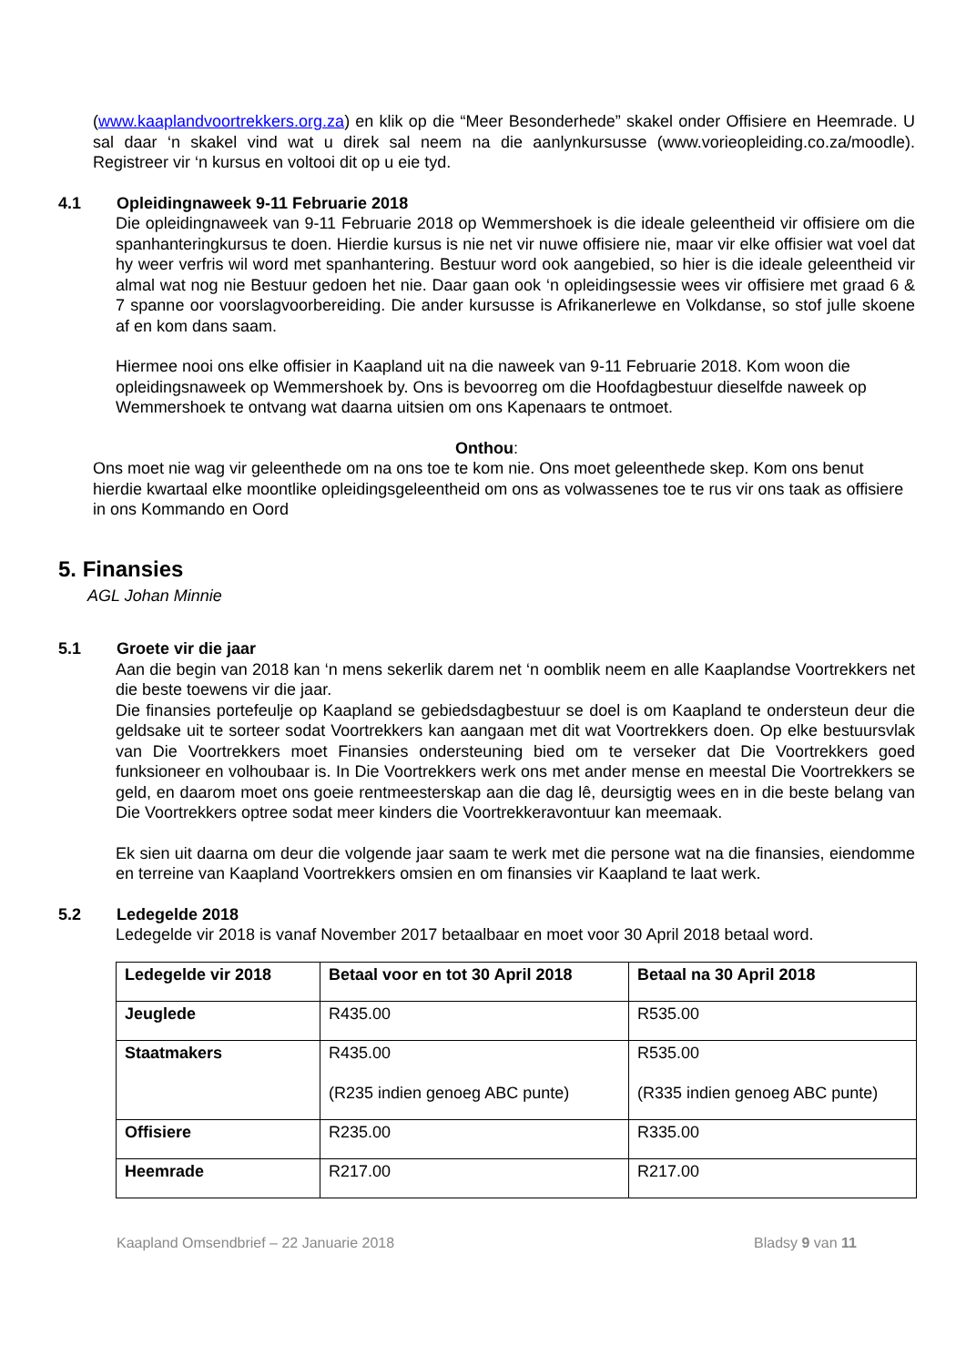(www.kaaplandvoortrekkers.org.za) en klik op die “Meer Besonderhede” skakel onder Offisiere en Heemrade. U sal daar ‘n skakel vind wat u direk sal neem na die aanlynkursusse (www.vorieopleiding.co.za/moodle). Registreer vir ‘n kursus en voltooi dit op u eie tyd.
4.1 Opleidingnaweek 9-11 Februarie 2018
Die opleidingnaweek van 9-11 Februarie 2018 op Wemmershoek is die ideale geleentheid vir offisiere om die spanhanteringkursus te doen. Hierdie kursus is nie net vir nuwe offisiere nie, maar vir elke offisier wat voel dat hy weer verfris wil word met spanhantering. Bestuur word ook aangebied, so hier is die ideale geleentheid vir almal wat nog nie Bestuur gedoen het nie. Daar gaan ook ‘n opleidingsessie wees vir offisiere met graad 6 & 7 spanne oor voorslagvoorbereiding. Die ander kursusse is Afrikanerlewe en Volkdanse, so stof julle skoene af en kom dans saam.
Hiermee nooi ons elke offisier in Kaapland uit na die naweek van 9-11 Februarie 2018. Kom woon die opleidingsnaweek op Wemmershoek by. Ons is bevoorreg om die Hoofdagbestuur dieselfde naweek op Wemmershoek te ontvang wat daarna uitsien om ons Kapenaars te ontmoet.
Onthou:
Ons moet nie wag vir geleenthede om na ons toe te kom nie. Ons moet geleenthede skep. Kom ons benut hierdie kwartaal elke moontlike opleidingsgeleentheid om ons as volwassenes toe te rus vir ons taak as offisiere in ons Kommando en Oord
5. Finansies
AGL Johan Minnie
5.1 Groete vir die jaar
Aan die begin van 2018 kan ‘n mens sekerlik darem net ‘n oomblik neem en alle Kaaplandse Voortrekkers net die beste toewens vir die jaar.
Die finansies portefeulje op Kaapland se gebiedsdagbestuur se doel is om Kaapland te ondersteun deur die geldsake uit te sorteer sodat Voortrekkers kan aangaan met dit wat Voortrekkers doen. Op elke bestuursvlak van Die Voortrekkers moet Finansies ondersteuning bied om te verseker dat Die Voortrekkers goed funksioneer en volhoubaar is. In Die Voortrekkers werk ons met ander mense en meestal Die Voortrekkers se geld, en daarom moet ons goeie rentmeesterskap aan die dag lê, deursigtig wees en in die beste belang van Die Voortrekkers optree sodat meer kinders die Voortrekkeravontuur kan meemaak.
Ek sien uit daarna om deur die volgende jaar saam te werk met die persone wat na die finansies, eiendomme en terreine van Kaapland Voortrekkers omsien en om finansies vir Kaapland te laat werk.
5.2 Ledegelde 2018
Ledegelde vir 2018 is vanaf November 2017 betaalbaar en moet voor 30 April 2018 betaal word.
| Ledegelde vir 2018 | Betaal voor en tot 30 April 2018 | Betaal na 30 April 2018 |
| Jeuglede | R435.00 | R535.00 |
| Staatmakers | R435.00 (R235 indien genoeg ABC punte) | R535.00 (R335 indien genoeg ABC punte) |
| Offisiere | R235.00 | R335.00 |
| Heemrade | R217.00 | R217.00 |
Kaapland Omsendbrief – 22 Januarie 2018 Bladsy 9 van 11